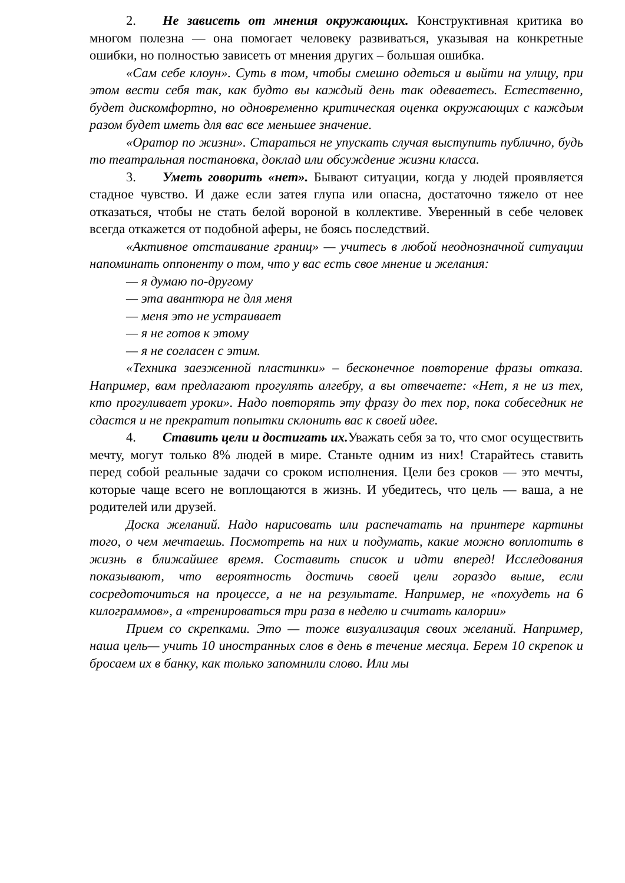2. Не зависеть от мнения окружающих. Конструктивная критика во многом полезна — она помогает человеку развиваться, указывая на конкретные ошибки, но полностью зависеть от мнения других – большая ошибка.
«Сам себе клоун». Суть в том, чтобы смешно одеться и выйти на улицу, при этом вести себя так, как будто вы каждый день так одеваетесь. Естественно, будет дискомфортно, но одновременно критическая оценка окружающих с каждым разом будет иметь для вас все меньшее значение.
«Оратор по жизни». Стараться не упускать случая выступить публично, будь то театральная постановка, доклад или обсуждение жизни класса.
3. Уметь говорить «нет». Бывают ситуации, когда у людей проявляется стадное чувство. И даже если затея глупа или опасна, достаточно тяжело от нее отказаться, чтобы не стать белой вороной в коллективе. Уверенный в себе человек всегда откажется от подобной аферы, не боясь последствий.
«Активное отстаивание границ» — учитесь в любой неоднозначной ситуации напоминать оппоненту о том, что у вас есть свое мнение и желания:
— я думаю по-другому
— эта авантюра не для меня
— меня это не устраивает
— я не готов к этому
— я не согласен с этим.
«Техника заезженной пластинки» – бесконечное повторение фразы отказа. Например, вам предлагают прогулять алгебру, а вы отвечаете: «Нет, я не из тех, кто прогуливает уроки». Надо повторять эту фразу до тех пор, пока собеседник не сдастся и не прекратит попытки склонить вас к своей идее.
4. Ставить цели и достигать их. Уважать себя за то, что смог осуществить мечту, могут только 8% людей в мире. Станьте одним из них! Старайтесь ставить перед собой реальные задачи со сроком исполнения. Цели без сроков — это мечты, которые чаще всего не воплощаются в жизнь. И убедитесь, что цель — ваша, а не родителей или друзей.
Доска желаний. Надо нарисовать или распечатать на принтере картины того, о чем мечтаешь. Посмотреть на них и подумать, какие можно воплотить в жизнь в ближайшее время. Составить список и идти вперед! Исследования показывают, что вероятность достичь своей цели гораздо выше, если сосредоточиться на процессе, а не на результате. Например, не «похудеть на 6 килограммов», а «тренироваться три раза в неделю и считать калории»
Прием со скрепками. Это — тоже визуализация своих желаний. Например, наша цель— учить 10 иностранных слов в день в течение месяца. Берем 10 скрепок и бросаем их в банку, как только запомнили слово. Или мы